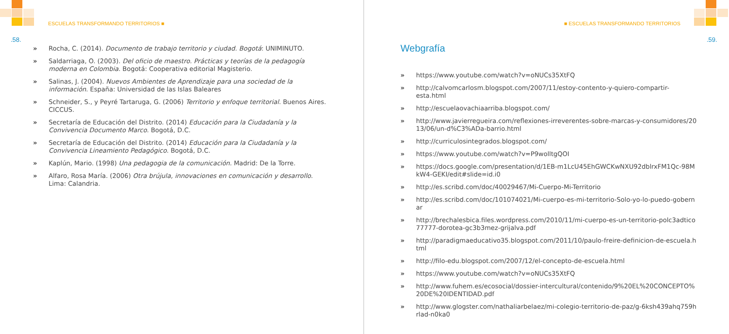ESCUELAS TRANSFORMANDO TERRITORIOS ■
.58.
» Rocha, C. (2014). Documento de trabajo territorio y ciudad. Bogotá: UNIMINUTO.
» Saldarriaga, O. (2003). Del oficio de maestro. Prácticas y teorías de la pedagogía moderna en Colombia. Bogotá: Cooperativa editorial Magisterio.
» Salinas, J. (2004). Nuevos Ambientes de Aprendizaje para una sociedad de la información. España: Universidad de las Islas Baleares
» Schneider, S., y Peyré Tartaruga, G. (2006) Territorio y enfoque territorial. Buenos Aires. CICCUS.
» Secretaría de Educación del Distrito. (2014) Educación para la Ciudadanía y la Convivencia Documento Marco. Bogotá, D.C.
» Secretaría de Educación del Distrito. (2014) Educación para la Ciudadanía y la Convivencia Lineamiento Pedagógico. Bogotá, D.C.
» Kaplún, Mario. (1998) Una pedagogia de la comunicación. Madrid: De la Torre.
» Alfaro, Rosa María. (2006) Otra brújula, innovaciones en comunicación y desarrollo. Lima: Calandria.
■ ESCUELAS TRANSFORMANDO TERRITORIOS
.59.
Webgrafía
» https://www.youtube.com/watch?v=oNUCs35XtFQ
» http://calvomcarlosm.blogspot.com/2007/11/estoy-contento-y-quiero-compartir-esta.html
» http://escuelaovachiaarriba.blogspot.com/
» http://www.javierregueira.com/reflexiones-irreverentes-sobre-marcas-y-consumidores/2013/06/un-d%C3%ADa-barrio.html
» http://curriculosintegrados.blogspot.com/
» https://www.youtube.com/watch?v=P9wolltgQOI
» https://docs.google.com/presentation/d/1EB-m1LcU45EhGWCKwNXU92dblrxFM1Qc-98MkW4-GEKI/edit#slide=id.i0
» http://es.scribd.com/doc/40029467/Mi-Cuerpo-Mi-Territorio
» http://es.scribd.com/doc/101074021/Mi-cuerpo-es-mi-territorio-Solo-yo-lo-puedo-gobernar
» http://brechalesbica.files.wordpress.com/2010/11/mi-cuerpo-es-un-territorio-polc3adtico77777-dorotea-gc3b3mez-grijalva.pdf
» http://paradigmaeducativo35.blogspot.com/2011/10/paulo-freire-definicion-de-escuela.html
» http://filo-edu.blogspot.com/2007/12/el-concepto-de-escuela.html
» https://www.youtube.com/watch?v=oNUCs35XtFQ
» http://www.fuhem.es/ecosocial/dossier-intercultural/contenido/9%20EL%20CONCEPTO%20DE%20IDENTIDAD.pdf
» http://www.glogster.com/nathaliarbelaez/mi-colegio-territorio-de-paz/g-6ksh439ahq759hrlad-n0ka0